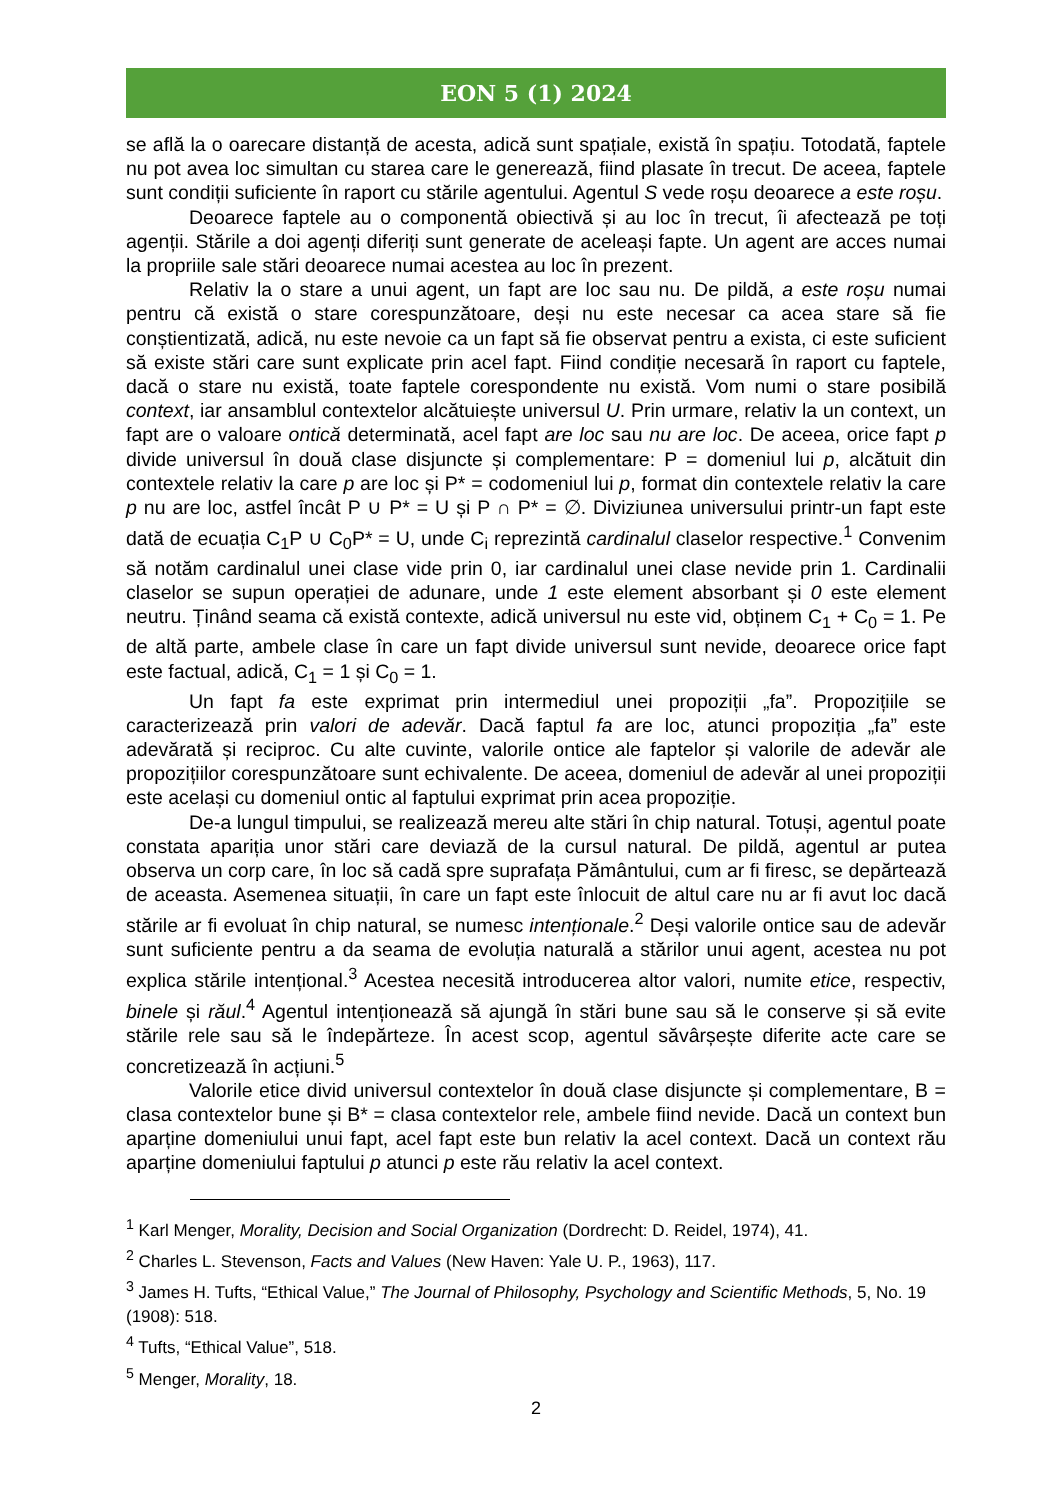EON 5 (1) 2024
se află la o oarecare distanță de acesta, adică sunt spațiale, există în spațiu. Totodată, faptele nu pot avea loc simultan cu starea care le generează, fiind plasate în trecut. De aceea, faptele sunt condiții suficiente în raport cu stările agentului. Agentul S vede roșu deoarece a este roșu.
Deoarece faptele au o componentă obiectivă și au loc în trecut, îi afectează pe toți agenții. Stările a doi agenți diferiți sunt generate de aceleași fapte. Un agent are acces numai la propriile sale stări deoarece numai acestea au loc în prezent.
Relativ la o stare a unui agent, un fapt are loc sau nu. De pildă, a este roșu numai pentru că există o stare corespunzătoare, deși nu este necesar ca acea stare să fie conștientizată, adică, nu este nevoie ca un fapt să fie observat pentru a exista, ci este suficient să existe stări care sunt explicate prin acel fapt. Fiind condiție necesară în raport cu faptele, dacă o stare nu există, toate faptele corespondente nu există. Vom numi o stare posibilă context, iar ansamblul contextelor alcătuiește universul U. Prin urmare, relativ la un context, un fapt are o valoare ontică determinată, acel fapt are loc sau nu are loc. De aceea, orice fapt p divide universul în două clase disjuncte și complementare: P = domeniul lui p, alcătuit din contextele relativ la care p are loc și P* = codomeniul lui p, format din contextele relativ la care p nu are loc, astfel încât P ∪ P* = U și P ∩ P* = ∅. Diviziunea universului printr-un fapt este dată de ecuația C<sub>1</sub>P ∪ C<sub>0</sub>P* = U, unde C<sub>i</sub> reprezintă cardinalul claselor respective.<sup>1</sup> Convenim să notăm cardinalul unei clase vide prin 0, iar cardinalul unei clase nevide prin 1. Cardinalii claselor se supun operației de adunare, unde 1 este element absorbant și 0 este element neutru. Ținând seama că există contexte, adică universul nu este vid, obținem C<sub>1</sub> + C<sub>0</sub> = 1. Pe de altă parte, ambele clase în care un fapt divide universul sunt nevide, deoarece orice fapt este factual, adică, C<sub>1</sub> = 1 și C<sub>0</sub> = 1.
Un fapt fa este exprimat prin intermediul unei propoziții „fa”. Propozițiile se caracterizează prin valori de adevăr. Dacă faptul fa are loc, atunci propoziția „fa” este adevărată și reciproc. Cu alte cuvinte, valorile ontice ale faptelor și valorile de adevăr ale propozițiilor corespunzătoare sunt echivalente. De aceea, domeniul de adevăr al unei propoziții este același cu domeniul ontic al faptului exprimat prin acea propoziție.
De-a lungul timpului, se realizează mereu alte stări în chip natural. Totuși, agentul poate constata apariția unor stări care deviază de la cursul natural. De pildă, agentul ar putea observa un corp care, în loc să cadă spre suprafața Pământului, cum ar fi firesc, se depărtează de aceasta. Asemenea situații, în care un fapt este înlocuit de altul care nu ar fi avut loc dacă stările ar fi evoluat în chip natural, se numesc intenționale.<sup>2</sup> Deși valorile ontice sau de adevăr sunt suficiente pentru a da seama de evoluția naturală a stărilor unui agent, acestea nu pot explica stările intențional.<sup>3</sup> Acestea necesită introducerea altor valori, numite etice, respectiv, binele și răul.<sup>4</sup> Agentul intenționează să ajungă în stări bune sau să le conserve și să evite stările rele sau să le îndepărteze. În acest scop, agentul săvârșește diferite acte care se concretizează în acțiuni.<sup>5</sup>
Valorile etice divid universul contextelor în două clase disjuncte și complementare, B = clasa contextelor bune și B* = clasa contextelor rele, ambele fiind nevide. Dacă un context bun aparține domeniului unui fapt, acel fapt este bun relativ la acel context. Dacă un context rău aparține domeniului faptului p atunci p este rău relativ la acel context.
<sup>1</sup> Karl Menger, Morality, Decision and Social Organization (Dordrecht: D. Reidel, 1974), 41.
<sup>2</sup> Charles L. Stevenson, Facts and Values (New Haven: Yale U. P., 1963), 117.
<sup>3</sup> James H. Tufts, “Ethical Value,” The Journal of Philosophy, Psychology and Scientific Methods, 5, No. 19 (1908): 518.
<sup>4</sup> Tufts, “Ethical Value”, 518.
<sup>5</sup> Menger, Morality, 18.
2